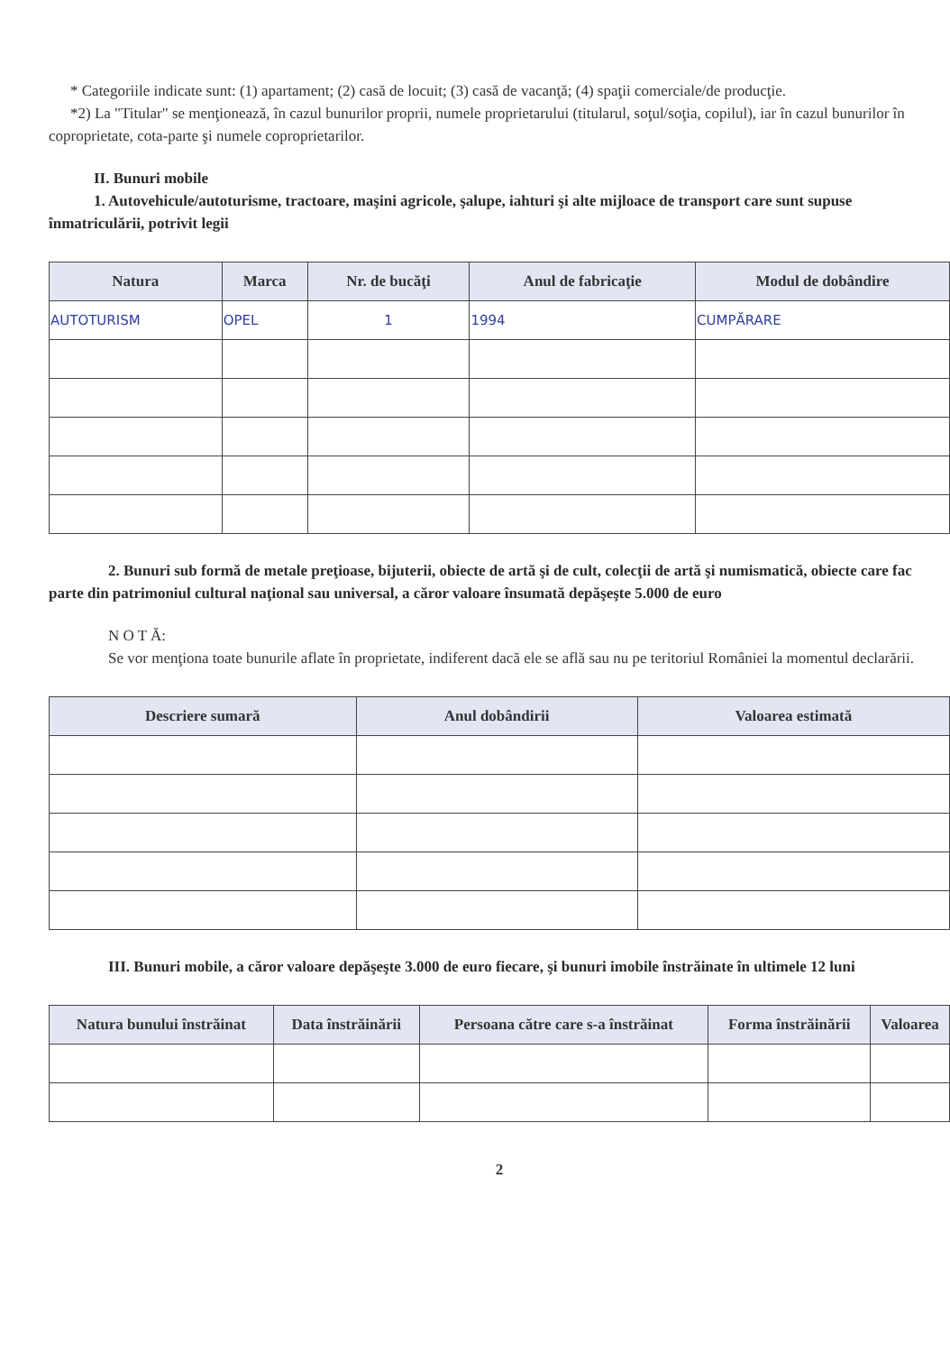* Categoriile indicate sunt: (1) apartament; (2) casă de locuit; (3) casă de vacanţă; (4) spaţii comerciale/de producţie.
*2) La "Titular" se menţionează, în cazul bunurilor proprii, numele proprietarului (titularul, soţul/soţia, copilul), iar în cazul bunurilor în coproprietate, cota-parte şi numele coproprietarilor.
II. Bunuri mobile
1. Autovehicule/autoturisme, tractoare, maşini agricole, şalupe, iahturi şi alte mijloace de transport care sunt supuse înmatriculării, potrivit legii
| Natura | Marca | Nr. de bucăţi | Anul de fabricaţie | Modul de dobândire |
| --- | --- | --- | --- | --- |
| AUTOTURISM | OPEL | 1 | 1994 | CUMPĂRARE |
2. Bunuri sub formă de metale preţioase, bijuterii, obiecte de artă şi de cult, colecţii de artă şi numismatică, obiecte care fac parte din patrimoniul cultural naţional sau universal, a căror valoare însumată depăşeşte 5.000 de euro
N O T Ă:
Se vor menţiona toate bunurile aflate în proprietate, indiferent dacă ele se află sau nu pe teritoriul României la momentul declarării.
| Descriere sumară | Anul dobândirii | Valoarea estimată |
| --- | --- | --- |
III. Bunuri mobile, a căror valoare depăşeşte 3.000 de euro fiecare, şi bunuri imobile înstrăinate în ultimele 12 luni
| Natura bunului înstrăinat | Data înstrăinării | Persoana către care s-a înstrăinat | Forma înstrăinării | Valoarea |
| --- | --- | --- | --- | --- |
2